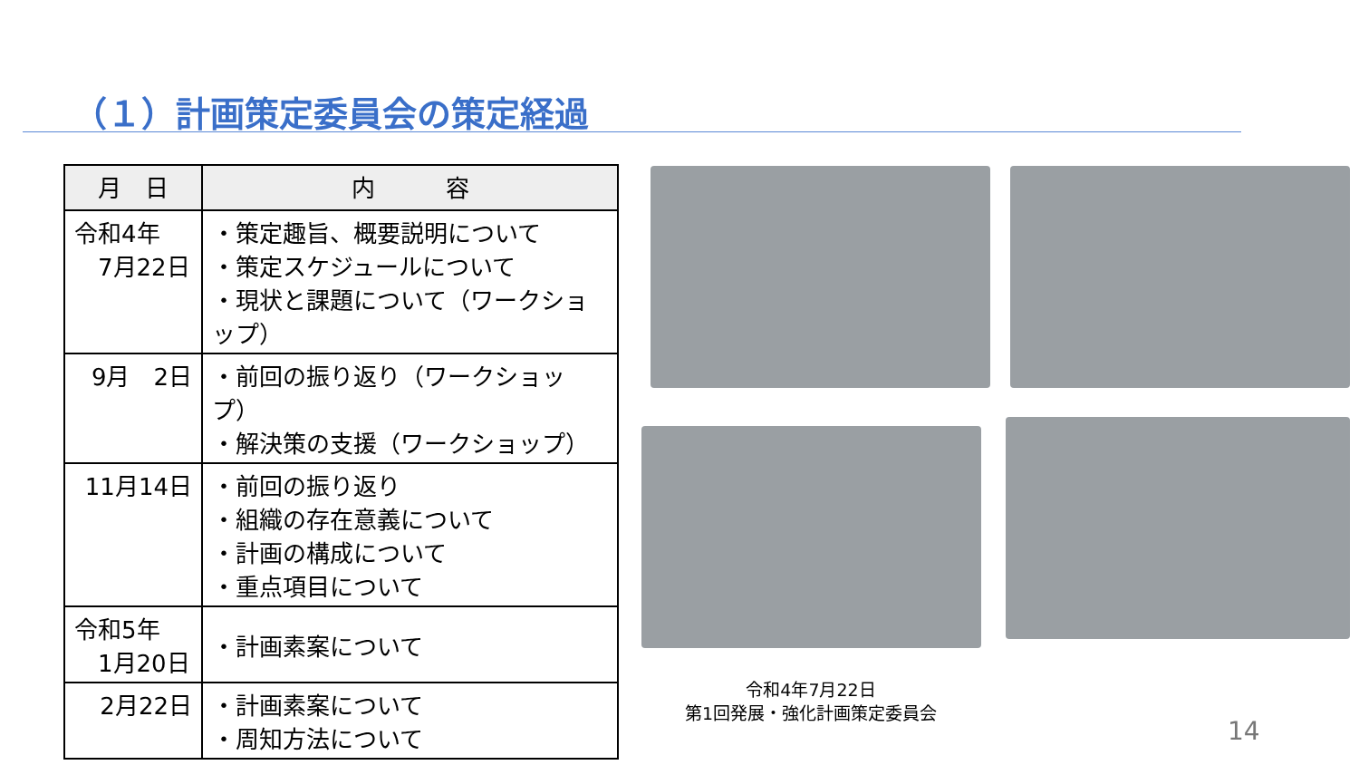（１）計画策定委員会の策定経過
| 月 日 | 内 容 |
| --- | --- |
| 令和4年 7月22日 | ・策定趣旨、概要説明について ・策定スケジュールについて ・現状と課題について（ワークショップ） |
| 9月 2日 | ・前回の振り返り（ワークショップ） ・解決策の支援（ワークショップ） |
| 11月14日 | ・前回の振り返り ・組織の存在意義について ・計画の構成について ・重点項目について |
| 令和5年 1月20日 | ・計画素案について |
| 2月22日 | ・計画素案について ・周知方法について |
令和4年7月22日
第1回発展・強化計画策定委員会
14